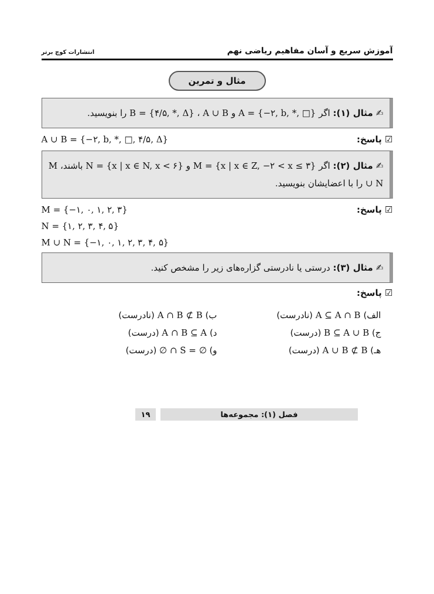آموزش سریع و آسان مفاهیم ریاضی نهم انتشارات کوچ برتر
مثال و تمرین
✍ مثال (۱): اگر A = {−۲, b, *, □} و B = {۴/۵, *, Δ} ، A ∪ B را بنویسید.
☑ پاسخ: A ∪ B = {−۲, b, *, □, ۴/۵, Δ}
✍ مثال (۲): اگر M = {x | x ∈ Z, −۲ < x ≤ ۳} و N = {x | x ∈ N, x < ۶} باشند، M ∪ N را با اعضایشان بنویسید.
☑ پاسخ: M = {−۱, ۰, ۱, ۲, ۳}
N = {۱, ۲, ۳, ۴, ۵}
M ∪ N = {−۱, ۰, ۱, ۲, ۳, ۴, ۵}
✍ مثال (۳): درستی یا نادرستی گزاره‌های زیر را مشخص کنید.
☑ پاسخ:
الف) A ⊆ A ∩ B (نادرست)
ب) A ∩ B ⊄ B (نادرست)
ج) B ⊆ A ∪ B (درست)
د) A ∩ B ⊆ A (درست)
هـ) A ∪ B ⊄ B (درست)
و) ∅ ∩ S = ∅ (درست)
فصل (۱): مجموعه‌ها ۱۹